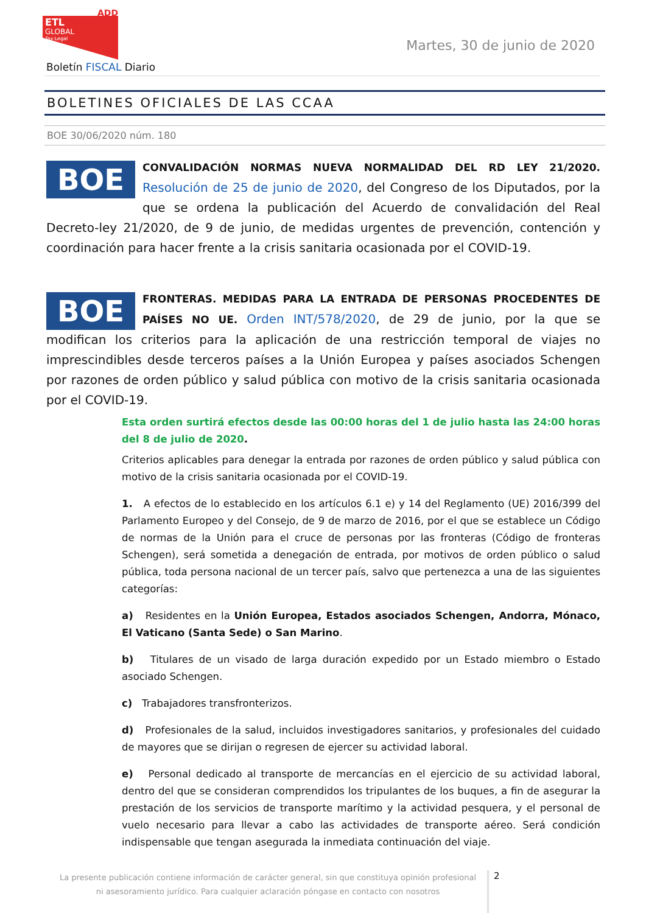ADD
ETL
GLOBAL
Tax·Legal
Martes, 30 de junio de 2020
Boletín FISCAL Diario
BOLETINES OFICIALES DE LAS CCAA
BOE 30/06/2020 núm. 180
BOE
CONVALIDACIÓN NORMAS NUEVA NORMALIDAD DEL RD LEY 21/2020. Resolución de 25 de junio de 2020, del Congreso de los Diputados, por la que se ordena la publicación del Acuerdo de convalidación del Real Decreto-ley 21/2020, de 9 de junio, de medidas urgentes de prevención, contención y coordinación para hacer frente a la crisis sanitaria ocasionada por el COVID-19.
BOE
FRONTERAS. MEDIDAS PARA LA ENTRADA DE PERSONAS PROCEDENTES DE PAÍSES NO UE. Orden INT/578/2020, de 29 de junio, por la que se modifican los criterios para la aplicación de una restricción temporal de viajes no imprescindibles desde terceros países a la Unión Europea y países asociados Schengen por razones de orden público y salud pública con motivo de la crisis sanitaria ocasionada por el COVID-19.
Esta orden surtirá efectos desde las 00:00 horas del 1 de julio hasta las 24:00 horas del 8 de julio de 2020.
Criterios aplicables para denegar la entrada por razones de orden público y salud pública con motivo de la crisis sanitaria ocasionada por el COVID-19.
1. A efectos de lo establecido en los artículos 6.1 e) y 14 del Reglamento (UE) 2016/399 del Parlamento Europeo y del Consejo, de 9 de marzo de 2016, por el que se establece un Código de normas de la Unión para el cruce de personas por las fronteras (Código de fronteras Schengen), será sometida a denegación de entrada, por motivos de orden público o salud pública, toda persona nacional de un tercer país, salvo que pertenezca a una de las siguientes categorías:
a) Residentes en la Unión Europea, Estados asociados Schengen, Andorra, Mónaco, El Vaticano (Santa Sede) o San Marino.
b) Titulares de un visado de larga duración expedido por un Estado miembro o Estado asociado Schengen.
c) Trabajadores transfronterizos.
d) Profesionales de la salud, incluidos investigadores sanitarios, y profesionales del cuidado de mayores que se dirijan o regresen de ejercer su actividad laboral.
e) Personal dedicado al transporte de mercancías en el ejercicio de su actividad laboral, dentro del que se consideran comprendidos los tripulantes de los buques, a fin de asegurar la prestación de los servicios de transporte marítimo y la actividad pesquera, y el personal de vuelo necesario para llevar a cabo las actividades de transporte aéreo. Será condición indispensable que tengan asegurada la inmediata continuación del viaje.
La presente publicación contiene información de carácter general, sin que constituya opinión profesional ni asesoramiento jurídico. Para cualquier aclaración póngase en contacto con nosotros
2